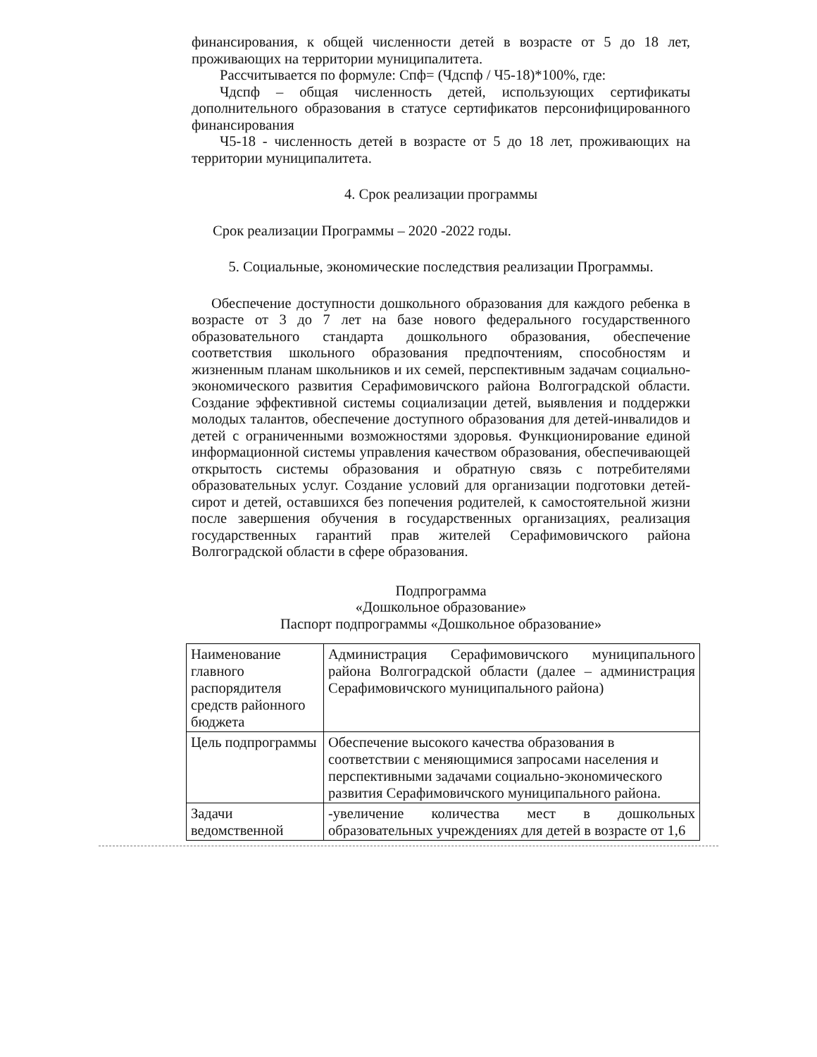финансирования, к общей численности детей в возрасте от 5 до 18 лет, проживающих на территории муниципалитета.
Рассчитывается по формуле: Спф= (Чдспф / Ч5-18)*100%, где:
Чдспф – общая численность детей, использующих сертификаты дополнительного образования в статусе сертификатов персонифицированного финансирования
Ч5-18 - численность детей в возрасте от 5 до 18 лет, проживающих на территории муниципалитета.
4. Срок реализации программы
Срок реализации Программы – 2020 -2022 годы.
5. Социальные, экономические последствия реализации Программы.
Обеспечение доступности дошкольного образования для каждого ребенка в возрасте от 3 до 7 лет на базе нового федерального государственного образовательного стандарта дошкольного образования, обеспечение соответствия школьного образования предпочтениям, способностям и жизненным планам школьников и их семей, перспективным задачам социально-экономического развития Серафимовичского района Волгоградской области. Создание эффективной системы социализации детей, выявления и поддержки молодых талантов, обеспечение доступного образования для детей-инвалидов и детей с ограниченными возможностями здоровья. Функционирование единой информационной системы управления качеством образования, обеспечивающей открытость системы образования и обратную связь с потребителями образовательных услуг. Создание условий для организации подготовки детей-сирот и детей, оставшихся без попечения родителей, к самостоятельной жизни после завершения обучения в государственных организациях, реализация государственных гарантий прав жителей Серафимовичского района Волгоградской области в сфере образования.
Подпрограмма
«Дошкольное образование»
Паспорт подпрограммы «Дошкольное образование»
| Наименование главного распорядителя средств районного бюджета | Администрация Серафимовичского муниципального района Волгоградской области (далее – администрация Серафимовичского муниципального района) |
| Цель подпрограммы | Обеспечение высокого качества образования в соответствии с меняющимися запросами населения и перспективными задачами социально-экономического развития Серафимовичского муниципального района. |
| Задачи ведомственной | -увеличение количества мест в дошкольных образовательных учреждениях для детей в возрасте от 1,6 |